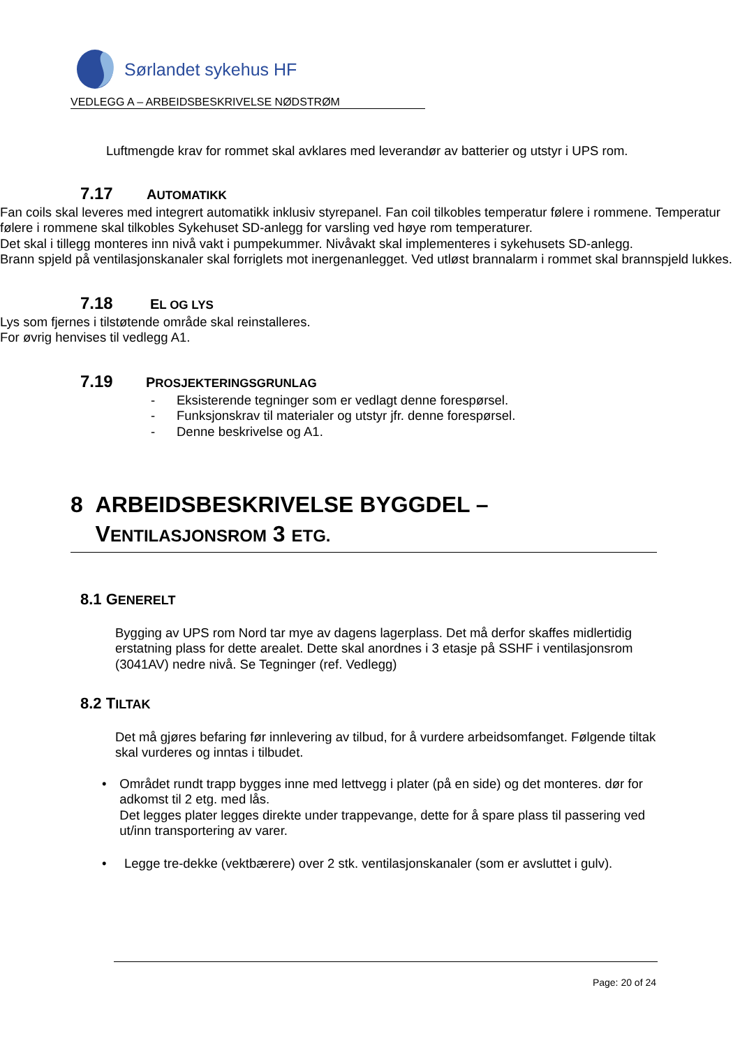Sørlandet sykehus HF
VEDLEGG A – ARBEIDSBESKRIVELSE NØDSTRØM
Luftmengde krav for rommet skal avklares med leverandør av batterier og utstyr i UPS rom.
7.17 AUTOMATIKK
Fan coils skal leveres med integrert automatikk inklusiv styrepanel. Fan coil tilkobles temperatur følere i rommene. Temperatur følere i rommene skal tilkobles Sykehuset SD-anlegg for varsling ved høye rom temperaturer.
Det skal i tillegg monteres inn nivå vakt i pumpekummer. Nivåvakt skal implementeres i sykehusets SD-anlegg.
Brann spjeld på ventilasjonskanaler skal forriglets mot inergenanlegget. Ved utløst brannalarm i rommet skal brannspjeld lukkes.
7.18 EL OG LYS
Lys som fjernes i tilstøtende område skal reinstalleres.
For øvrig henvises til vedlegg A1.
7.19 PROSJEKTERINGSGRUNLAG
- Eksisterende tegninger som er vedlagt denne forespørsel.
- Funksjonskrav til materialer og utstyr jfr. denne forespørsel.
- Denne beskrivelse og A1.
8 ARBEIDSBESKRIVELSE BYGGDEL –
VENTILASJONSROM 3 ETG.
8.1 GENERELT
Bygging av UPS rom Nord tar mye av dagens lagerplass. Det må derfor skaffes midlertidig erstatning plass for dette arealet. Dette skal anordnes i 3 etasje på SSHF i ventilasjonsrom (3041AV) nedre nivå. Se Tegninger (ref. Vedlegg)
8.2 TILTAK
Det må gjøres befaring før innlevering av tilbud, for å vurdere arbeidsomfanget. Følgende tiltak skal vurderes og inntas i tilbudet.
• Området rundt trapp bygges inne med lettvegg i plater (på en side) og det monteres. dør for adkomst til 2 etg. med lås.
Det legges plater legges direkte under trappevange, dette for å spare plass til passering ved ut/inn transportering av varer.
• Legge tre-dekke (vektbærere) over 2 stk. ventilasjonskanaler (som er avsluttet i gulv).
Page: 20 of 24